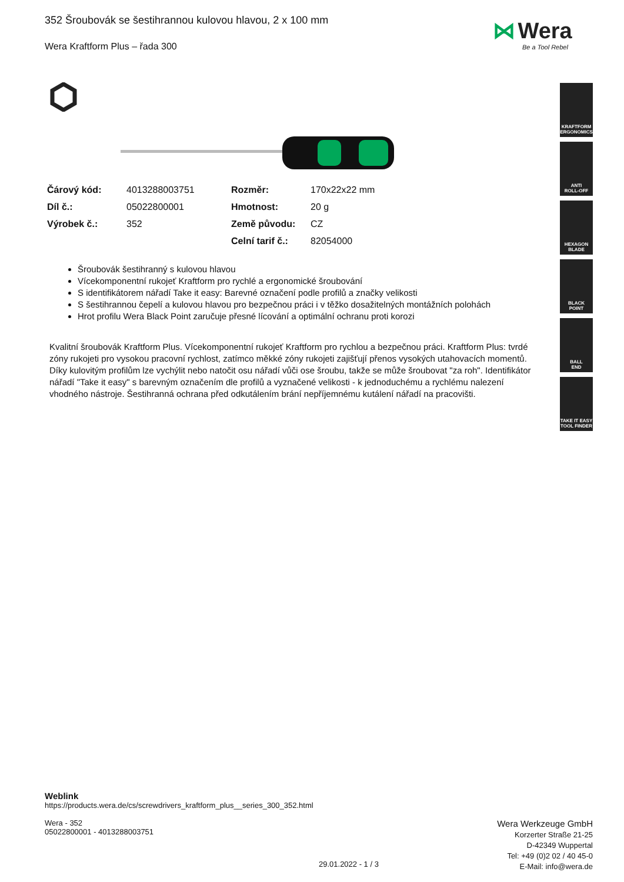352 Šroubovák se šestihrannou kulovou hlavou, 2 x 100 mm
Wera Kraftform Plus – řada 300
⋈ Wera
Be a Tool Rebel
| Čárový kód: | 4013288003751 | Rozměr: | 170x22x22 mm |
| Díl č.: | 05022800001 | Hmotnost: | 20 g |
| Výrobek č.: | 352 | Země původu: | CZ |
| | | Celní tarif č.: | 82054000 |
Šroubovák šestihranný s kulovou hlavou
Vícekomponentní rukojeť Kraftform pro rychlé a ergonomické šroubování
S identifikátorem nářadí Take it easy: Barevné označení podle profilů a značky velikosti
S šestihrannou čepelí a kulovou hlavou pro bezpečnou práci i v těžko dosažitelných montážních polohách
Hrot profilu Wera Black Point zaručuje přesné lícování a optimální ochranu proti korozi
Kvalitní šroubovák Kraftform Plus. Vícekomponentní rukojeť Kraftform pro rychlou a bezpečnou práci. Kraftform Plus: tvrdé zóny rukojeti pro vysokou pracovní rychlost, zatímco měkké zóny rukojeti zajišťují přenos vysokých utahovacích momentů. Díky kulovitým profilům lze vychýlit nebo natočit osu nářadí vůči ose šroubu, takže se může šroubovat "za roh". Identifikátor nářadí "Take it easy" s barevným označením dle profilů a vyznačené velikosti - k jednoduchému a rychlému nalezení vhodného nástroje. Šestihranná ochrana před odkutálením brání nepříjemnému kutálení nářadí na pracovišti.
KRAFTFORM
ERGONOMICS
ANTI
ROLL-OFF
HEXAGON
BLADE
BLACK
POINT
BALL
END
TAKE IT EASY
TOOL FINDER
Weblink
https://products.wera.de/cs/screwdrivers_kraftform_plus__series_300_352.html
Wera - 352
05022800001 - 4013288003751
Wera Werkzeuge GmbH
Korzerter Straße 21-25
D-42349 Wuppertal
Tel: +49 (0)2 02 / 40 45-0
E-Mail: info@wera.de
29.01.2022 - 1 / 3